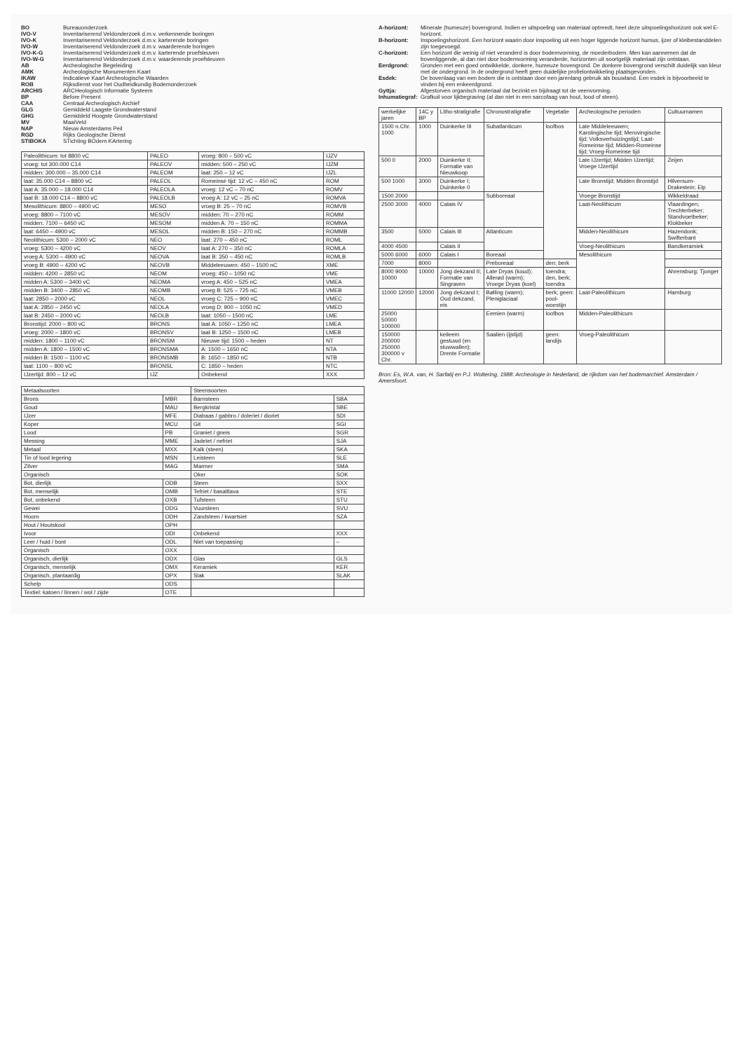BO
Bureauonderzoek
IVO-V
Inventariserend Veldonderzoek d.m.v. verkennende boringen
IVO-K
Inventariserend Veldonderzoek d.m.v. karterende boringen
IVO-W
Inventariserend Veldonderzoek d.m.v. waarderende boringen
IVO-K-G
Inventariserend Veldonderzoek d.m.v. karterende proefsleuven
IVO-W-G
Inventariserend Veldonderzoek d.m.v. waarderende proefsleuven
AB
Archeologische Begeleiding
AMK
Archeologische Monumenten Kaart
IKAW
Indicatieve Kaart Archeologische Waarden
ROB
Rijksdienst voor het Oudheidkundig Bodemonderzoek
ARCHIS
ARCHeologisch Informatie Systeem
BP
Before Present
CAA
Centraal Archeologisch Archief
GLG
Gemiddeld Laagste Grondwaterstand
GHG
Gemiddeld Hoogste Grondwaterstand
MV
MaaiVeld
NAP
Nieuw Amsterdams Peil
RGD
Rijks Geologische Dienst
STIBOKA
STichting BOdem KArtering
| Paleolithicum: tot 8800 vC | PALEO | vroeg: 800 – 500 vC | IJZV |
| vroeg: tot 300.000 C14 | PALEOV | midden: 500 – 250 vC | IJZM |
| midden: 300.000 – 35.000 C14 | PALEOM | laat: 250 – 12 vC | IJZL |
| laat: 35.000 C14 – 8800 vC | PALEOL | Romeinse tijd: 12 vC – 450 nC | ROM |
| laat A: 35.000 – 18.000 C14 | PALEOLA | vroeg: 12 vC – 70 nC | ROMV |
| laat B: 18.000 C14 – 8800 vC | PALEOLB | vroeg A: 12 vC – 25 nC | ROMVA |
| Mesolithicum: 8800 – 4900 vC | MESO | vroeg B: 25 – 70 nC | ROMVB |
| vroeg: 8800 – 7100 vC | MESOV | midden: 70 – 270 nC | ROMM |
| midden: 7100 – 6450 vC | MESOM | midden A: 70 – 150 nC | ROMMA |
| laat: 6450 – 4900 vC | MESOL | midden B: 150 – 270 nC | ROMMB |
| Neolithicum: 5300 – 2000 vC | NEO | laat: 270 – 450 nC | ROML |
| vroeg: 5300 – 4200 vC | NEOV | laat A: 270 – 350 nC | ROMLA |
| vroeg A: 5300 – 4900 vC | NEOVA | laat B: 350 – 450 nC | ROMLB |
| vroeg B: 4900 – 4200 vC | NEOVB | Middeleeuwen: 450 – 1500 nC | XME |
| midden: 4200 – 2850 vC | NEOM | vroeg: 450 – 1050 nC | VME |
| midden A: 5300 – 3400 vC | NEOMA | vroeg A: 450 – 525 nC | VMEA |
| midden B: 3400 – 2850 vC | NEOMB | vroeg B: 525 – 725 nC | VMEB |
| laat: 2850 – 2000 vC | NEOL | vroeg C: 725 – 900 nC | VMEC |
| laat A: 2850 – 2450 vC | NEOLA | vroeg D: 900 – 1050 nC | VMED |
| laat B: 2450 – 2000 vC | NEOLB | laat: 1050 – 1500 nC | LME |
| Bronstijd: 2000 – 800 vC | BRONS | laat A: 1050 – 1250 nC | LMEA |
| vroeg: 2000 – 1800 vC | BRONSV | laat B: 1250 – 1500 nC | LMEB |
| midden: 1800 – 1100 vC | BRONSM | Nieuwe tijd: 1500 – heden | NT |
| midden A: 1800 – 1500 vC | BRONSMA | A: 1500 – 1650 nC | NTA |
| midden B: 1500 – 1100 vC | BRONSMB | B: 1650 – 1850 nC | NTB |
| laat: 1100 – 800 vC | BRONSL | C: 1850 – heden | NTC |
| IJzertijd: 800 – 12 vC | IJZ | Onbekend | XXX |
| Metaalsoorten | | Steensoorten | |
| --- | --- | --- | --- |
| Brons | MBR | Barnsteen | SBA |
| Goud | MAU | Bergkristal | SBE |
| IJzer | MFE | Diabaas / gabbro / doleriet / dioriet | SDI |
| Koper | MCU | Git | SGI |
| Lood | PB | Graniet / gneis | SGR |
| Messing | MME | Jadeïet / nefriet | SJA |
| Metaal | MXX | Kalk (steen) | SKA |
| Tin of lood legering | MSN | Leisteen | SLE |
| Zilver | MAG | Marmer | SMA |
| Organisch | | Oker | SOK |
| Bot, dierlijk | ODB | Steen | SXX |
| Bot, menselijk | OMB | Tefriet / basaltlava | STE |
| Bot, onbekend | OXB | Tufsteen | STU |
| Gewei | ODG | Vuursteen | SVU |
| Hoorn | ODH | Zandsteen / kwartsiet | SZA |
| Hout / Houtskool | OPH | | |
| Ivoor | ODI | Onbekend | XXX |
| Leer / huid / bont | ODL | Niet van toepassing | – |
| Organisch | OXX | | |
| Organisch, dierlijk | ODX | Glas | GLS |
| Organisch, menselijk | OMX | Keramiek | KER |
| Organisch, plantaardig | OPX | Slak | SLAK |
| Schelp | ODS | | |
| Textiel: katoen / linnen / wol / zijde | OTE | | |
A-horizont:
Minerale (humeuze) bovengrond. Indien er uitspoeling van materiaal optreedt, heet deze uitspoelingshorizont ook wel E-horizont.
B-horizont:
Inspoelingshorizont. Een horizont waarin door inspoeling uit een hoger liggende horizont humus, ijzer of kleibestanddelen zijn toegevoegd.
C-horizont:
Een horizont die weinig of niet veranderd is door bodemvorming, de moederbodem. Men kan aannemen dat de bovenliggende, al dan niet door bodemvorming veranderde, horizonten uit soortgelijk materiaal zijn ontstaan.
Eerdgrond:
Gronden met een goed ontwikkelde, donkere, humeuze bovengrond. De donkere bovengrond verschilt duidelijk van kleur met de ondergrond. In de ondergrond heeft geen duidelijke profielontwikkeling plaatsgevonden.
Esdek:
De bovenlaag van een bodem die is ontstaan door een jarenlang gebruik als bouwland. Een esdek is bijvoorbeeld te vinden bij een enkeerdgrond.
Gyttja:
Afgestorven organisch materiaal dat bezinkt en bijdraagt tot de veenvorming.
Inhumatiegraf:
Grafkuil voor lijkbegraving (al dan niet in een sarcofaag van hout, lood of steen).
| werkelijke jaren | 14C y BP | Litho-stratigrafie | Chronostratigrafie | Vegetatie | Archeologische perioden | Cultuurnamen |
| --- | --- | --- | --- | --- | --- | --- |
| 1500 n.Chr. 1000 | 1000 | Duinkerke III | Subatlanticum | loofbos | Late Middeleeuwen; Karolingische tijd; Merovingische tijd; Volksverhuizingstijd; Laat-Romeinse tijd; Midden-Romeinse tijd; Vroeg-Romeinse tijd | |
| 500 0 | 2000 | Duinkerke II; Formatie van Nieuwkoop | | | Late IJzertijd; Midden IJzertijd; Vroege IJzertijd | Zeijen |
| 500 1000 | 3000 | Duinkerke I; Duinkerke 0 | | | Late Bronstijd; Midden Bronstijd | Hilversum- Drakestein; Elp |
| 1500 2000 | | | Subboreaal | | Vroege Bronstijd | Wikkeldraad |
| 2500 3000 | 4000 | Calais IV | | | Laat-Neolithicum | Vlaardingen; Trechterbeker; Standvoetbeker; Klokbeker |
| 3500 | 5000 | Calais III | Atlanticum | | Midden-Neolithicum | Hazendonk; Swifterbant |
| 4000 4500 | | Calais II | | | Vroeg-Neolithicum | Bandkeramiek |
| 5000 6000 | 6000 | Calais I | Boreaal | | Mesolithicum | |
| 7000 | 8000 | | Preboreaal | den; berk | | |
| 8000 9000 10000 | 10000 | Jong dekzand II; Formatie van Singraven | Late Dryas (koud); Allerød (warm); Vroege Dryas (koel) | toendra; den, berk; toendra | | Ahrensburg; Tjonger |
| 11000 12000 | 12000 | Jong dekzand I; Oud dekzand, eis | Bølling (warm); Pleniglaciaal | berk; geen: pool-woestijn | Laat-Paleolithicum | Hamburg |
| 25000 50000 100000 | | | Eemien (warm) | loofbos | Midden-Paleolithicum | |
| 150000 200000 250000 300000 v Chr. | | keileem gestuwd (en stuwwallen); Drente Formatie | Saalien (ijstijd) | geen: landijs | Vroeg-Paleolithicum | |
Bron: Es, W.A. van, H. Sarfatij en P.J. Woltering, 1988: Archeologie in Nederland, de rijkdom van het bodemarchief. Amsterdam / Amersfoort.